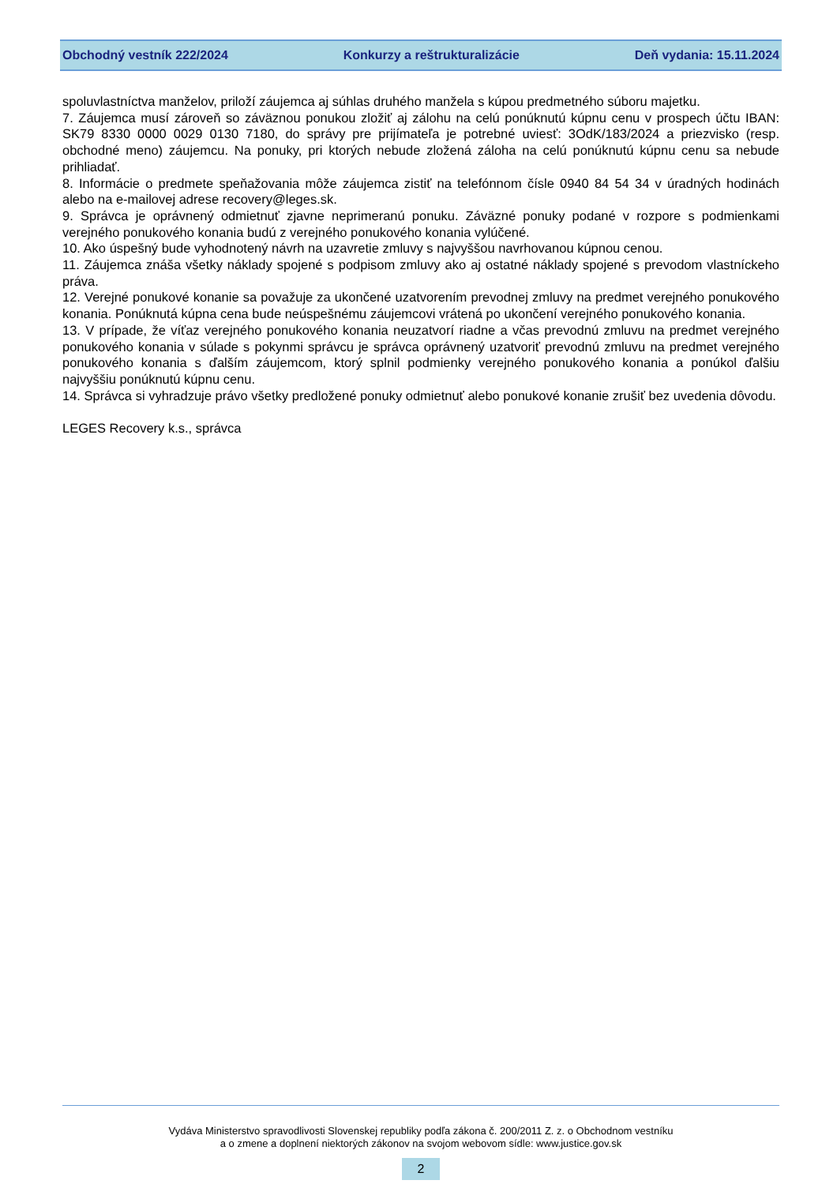Obchodný vestník 222/2024 Konkurzy a reštrukturalizácie Deň vydania: 15.11.2024
spoluvlastníctva manželov, priloží záujemca aj súhlas druhého manžela s kúpou predmetného súboru majetku.
7. Záujemca musí zároveň so záväznou ponukou zložiť aj zálohu na celú ponúknutú kúpnu cenu v prospech účtu IBAN: SK79 8330 0000 0029 0130 7180, do správy pre prijímateľa je potrebné uviesť: 3OdK/183/2024 a priezvisko (resp. obchodné meno) záujemcu. Na ponuky, pri ktorých nebude zložená záloha na celú ponúknutú kúpnu cenu sa nebude prihliadať.
8. Informácie o predmete speňažovania môže záujemca zistiť na telefónnom čísle 0940 84 54 34 v úradných hodinách alebo na e-mailovej adrese recovery@leges.sk.
9. Správca je oprávnený odmietnuť zjavne neprimeranú ponuku. Záväzné ponuky podané v rozpore s podmienkami verejného ponukového konania budú z verejného ponukového konania vylúčené.
10. Ako úspešný bude vyhodnotený návrh na uzavretie zmluvy s najvyššou navrhovanou kúpnou cenou.
11. Záujemca znáša všetky náklady spojené s podpisom zmluvy ako aj ostatné náklady spojené s prevodom vlastníckeho práva.
12. Verejné ponukové konanie sa považuje za ukončené uzatvorením prevodnej zmluvy na predmet verejného ponukového konania. Ponúknutá kúpna cena bude neúspešnému záujemcovi vrátená po ukončení verejného ponukového konania.
13. V prípade, že víťaz verejného ponukového konania neuzatvorí riadne a včas prevodnú zmluvu na predmet verejného ponukového konania v súlade s pokynmi správcu je správca oprávnený uzatvoriť prevodnú zmluvu na predmet verejného ponukového konania s ďalším záujemcom, ktorý splnil podmienky verejného ponukového konania a ponúkol ďalšiu najvyššiu ponúknutú kúpnu cenu.
14. Správca si vyhradzuje právo všetky predložené ponuky odmietnuť alebo ponukové konanie zrušiť bez uvedenia dôvodu.
LEGES Recovery k.s., správca
Vydáva Ministerstvo spravodlivosti Slovenskej republiky podľa zákona č. 200/2011 Z. z. o Obchodnom vestníku
a o zmene a doplnení niektorých zákonov na svojom webovom sídle: www.justice.gov.sk
2